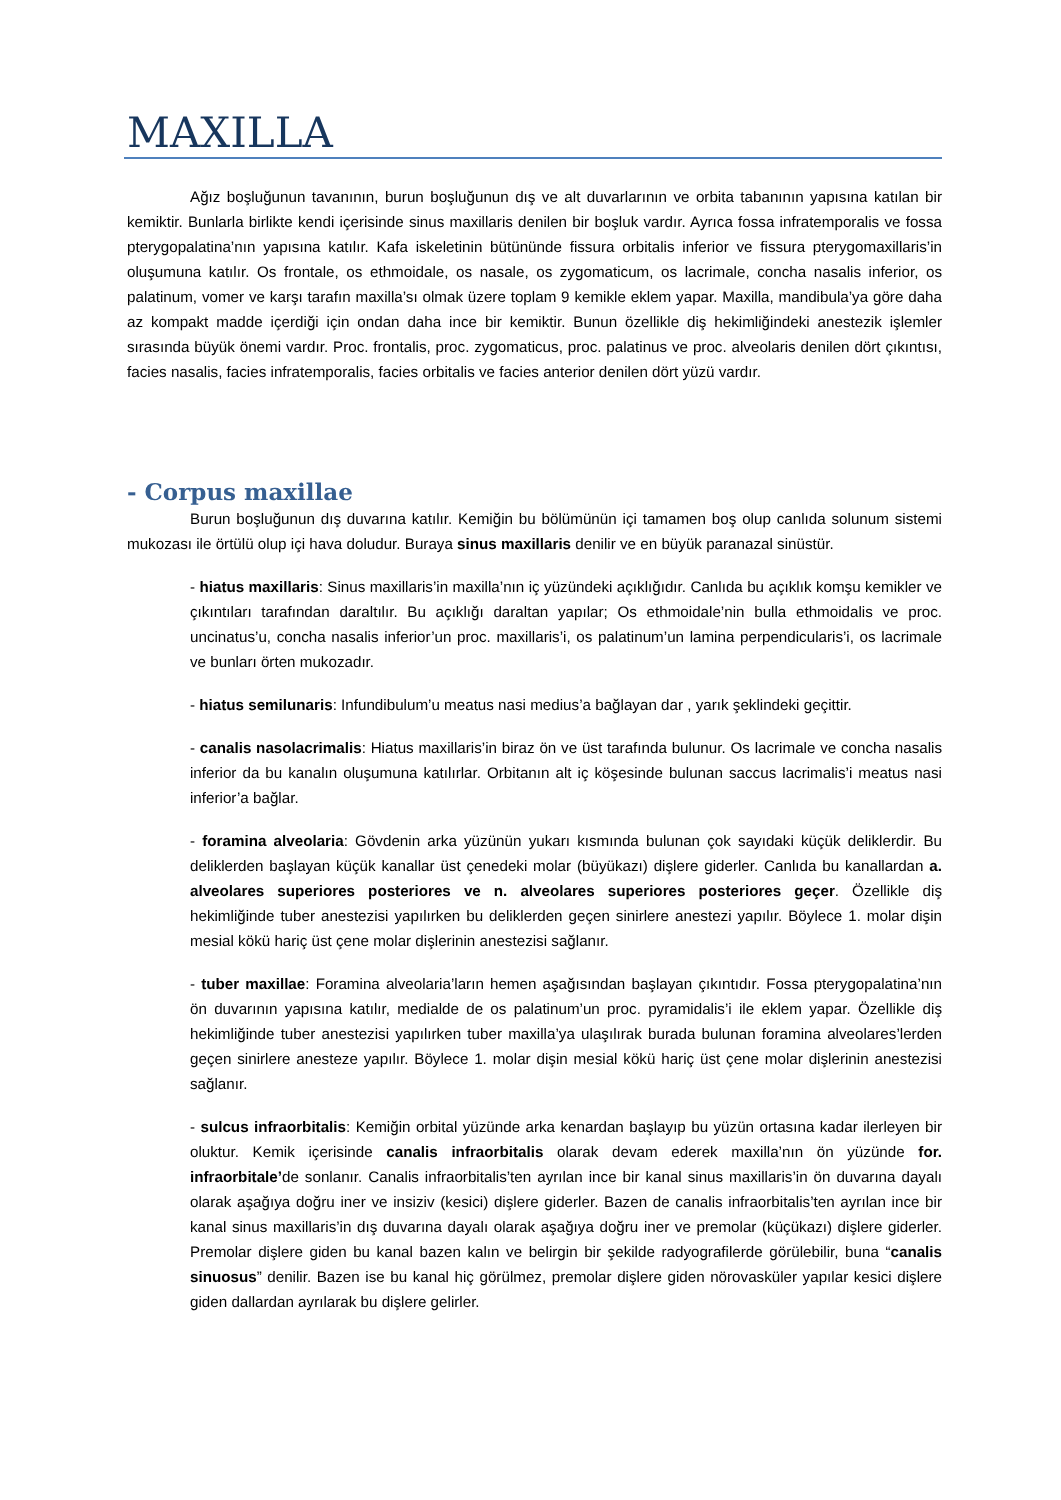MAXILLA
Ağız boşluğunun tavanının, burun boşluğunun dış ve alt duvarlarının ve orbita tabanının yapısına katılan bir kemiktir. Bunlarla birlikte kendi içerisinde sinus maxillaris denilen bir boşluk vardır. Ayrıca fossa infratemporalis ve fossa pterygopalatina’nın yapısına katılır. Kafa iskeletinin bütününde fissura orbitalis inferior ve fissura pterygomaxillaris’in oluşumuna katılır. Os frontale, os ethmoidale, os nasale, os zygomaticum, os lacrimale, concha nasalis inferior, os palatinum, vomer ve karşı tarafın maxilla’sı olmak üzere toplam 9 kemikle eklem yapar. Maxilla, mandibula’ya göre daha az kompakt madde içerdiği için ondan daha ince bir kemiktir. Bunun özellikle diş hekimliğindeki anestezik işlemler sırasında büyük önemi vardır. Proc. frontalis, proc. zygomaticus, proc. palatinus ve proc. alveolaris denilen dört çıkıntısı, facies nasalis, facies infratemporalis, facies orbitalis ve facies anterior denilen dört yüzü vardır.
- Corpus maxillae
Burun boşluğunun dış duvarına katılır. Kemiğin bu bölümünün içi tamamen boş olup canlıda solunum sistemi mukozası ile örtülü olup içi hava doludur. Buraya sinus maxillaris denilir ve en büyük paranazal sinüstür.
- hiatus maxillaris: Sinus maxillaris’in maxilla’nın iç yüzündeki açıklığıdır. Canlıda bu açıklık komşu kemikler ve çıkıntıları tarafından daraltılır. Bu açıklığı daraltan yapılar; Os ethmoidale’nin bulla ethmoidalis ve proc. uncinatus’u, concha nasalis inferior’un proc. maxillaris’i, os palatinum’un lamina perpendicularis’i, os lacrimale ve bunları örten mukozadır.
- hiatus semilunaris: Infundibulum’u meatus nasi medius’a bağlayan dar , yarık şeklindeki geçittir.
- canalis nasolacrimalis: Hiatus maxillaris’in biraz ön ve üst tarafında bulunur. Os lacrimale ve concha nasalis inferior da bu kanalın oluşumuna katılırlar. Orbitanın alt iç köşesinde bulunan saccus lacrimalis’i meatus nasi inferior’a bağlar.
- foramina alveolaria: Gövdenin arka yüzünün yukarı kısmında bulunan çok sayıdaki küçük deliklerdir. Bu deliklerden başlayan küçük kanallar üst çenedeki molar (büyükazı) dişlere giderler. Canlıda bu kanallardan a. alveolares superiores posteriores ve n. alveolares superiores posteriores geçer. Özellikle diş hekimliğinde tuber anestezisi yapılırken bu deliklerden geçen sinirlere anestezi yapılır. Böylece 1. molar dişin mesial kökü hariç üst çene molar dişlerinin anestezisi sağlanır.
- tuber maxillae: Foramina alveolaria’ların hemen aşağısından başlayan çıkıntıdır. Fossa pterygopalatina’nın ön duvarının yapısına katılır, medialde de os palatinum’un proc. pyramidalis’i ile eklem yapar. Özellikle diş hekimliğinde tuber anestezisi yapılırken tuber maxilla’ya ulaşılırak burada bulunan foramina alveolares’lerden geçen sinirlere anesteze yapılır. Böylece 1. molar dişin mesial kökü hariç üst çene molar dişlerinin anestezisi sağlanır.
- sulcus infraorbitalis: Kemiğin orbital yüzünde arka kenardan başlayıp bu yüzün ortasına kadar ilerleyen bir oluktur. Kemik içerisinde canalis infraorbitalis olarak devam ederek maxilla’nın ön yüzünde for. infraorbitale’de sonlanır. Canalis infraorbitalis’ten ayrılan ince bir kanal sinus maxillaris’in ön duvarına dayalı olarak aşağıya doğru iner ve insiziv (kesici) dişlere giderler. Bazen de canalis infraorbitalis’ten ayrılan ince bir kanal sinus maxillaris’in dış duvarına dayalı olarak aşağıya doğru iner ve premolar (küçükazı) dişlere giderler. Premolar dişlere giden bu kanal bazen kalın ve belirgin bir şekilde radyografilerde görülebilir, buna “canalis sinuosus” denilir. Bazen ise bu kanal hiç görülmez, premolar dişlere giden nörovasküler yapılar kesici dişlere giden dallardan ayrılarak bu dişlere gelirler.